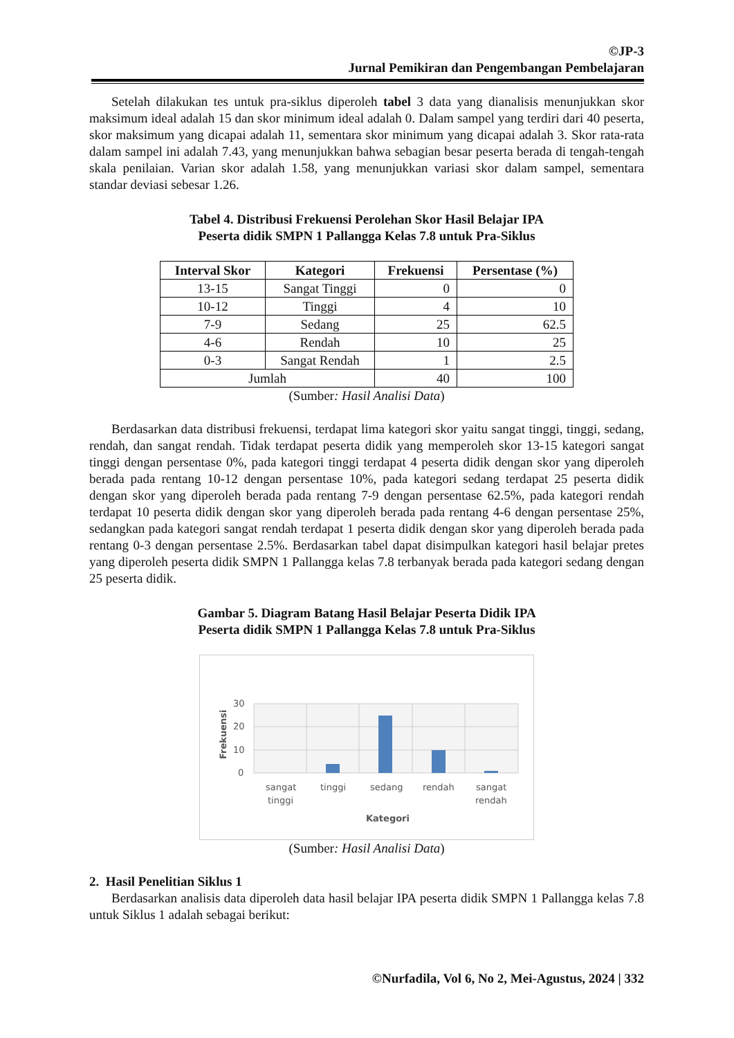©JP-3
Jurnal Pemikiran dan Pengembangan Pembelajaran
Setelah dilakukan tes untuk pra-siklus diperoleh tabel 3 data yang dianalisis menunjukkan skor maksimum ideal adalah 15 dan skor minimum ideal adalah 0. Dalam sampel yang terdiri dari 40 peserta, skor maksimum yang dicapai adalah 11, sementara skor minimum yang dicapai adalah 3. Skor rata-rata dalam sampel ini adalah 7.43, yang menunjukkan bahwa sebagian besar peserta berada di tengah-tengah skala penilaian. Varian skor adalah 1.58, yang menunjukkan variasi skor dalam sampel, sementara standar deviasi sebesar 1.26.
Tabel 4. Distribusi Frekuensi Perolehan Skor Hasil Belajar IPA
Peserta didik SMPN 1 Pallangga Kelas 7.8 untuk Pra-Siklus
| Interval Skor | Kategori | Frekuensi | Persentase (%) |
| --- | --- | --- | --- |
| 13-15 | Sangat Tinggi | 0 | 0 |
| 10-12 | Tinggi | 4 | 10 |
| 7-9 | Sedang | 25 | 62.5 |
| 4-6 | Rendah | 10 | 25 |
| 0-3 | Sangat Rendah | 1 | 2.5 |
| Jumlah | | 40 | 100 |
(Sumber: Hasil Analisi Data)
Berdasarkan data distribusi frekuensi, terdapat lima kategori skor yaitu sangat tinggi, tinggi, sedang, rendah, dan sangat rendah. Tidak terdapat peserta didik yang memperoleh skor 13-15 kategori sangat tinggi dengan persentase 0%, pada kategori tinggi terdapat 4 peserta didik dengan skor yang diperoleh berada pada rentang 10-12 dengan persentase 10%, pada kategori sedang terdapat 25 peserta didik dengan skor yang diperoleh berada pada rentang 7-9 dengan persentase 62.5%, pada kategori rendah terdapat 10 peserta didik dengan skor yang diperoleh berada pada rentang 4-6 dengan persentase 25%, sedangkan pada kategori sangat rendah terdapat 1 peserta didik dengan skor yang diperoleh berada pada rentang 0-3 dengan persentase 2.5%. Berdasarkan tabel dapat disimpulkan kategori hasil belajar pretes yang diperoleh peserta didik SMPN 1 Pallangga kelas 7.8 terbanyak berada pada kategori sedang dengan 25 peserta didik.
Gambar 5. Diagram Batang Hasil Belajar Peserta Didik IPA
Peserta didik SMPN 1 Pallangga Kelas 7.8 untuk Pra-Siklus
30
20
10
0
sangat
tinggi
tinggi
sedang
rendah
sangat
rendah
Kategori
Frekuensi
(Sumber: Hasil Analisi Data)
2. Hasil Penelitian Siklus 1
Berdasarkan analisis data diperoleh data hasil belajar IPA peserta didik SMPN 1 Pallangga kelas 7.8 untuk Siklus 1 adalah sebagai berikut:
©Nurfadila, Vol 6, No 2, Mei-Agustus, 2024 | 332